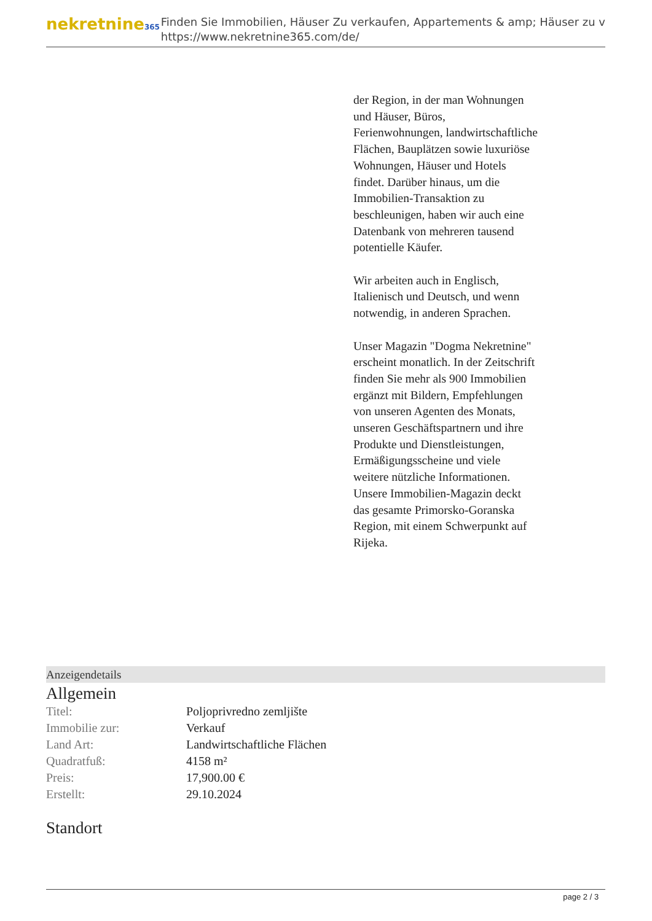nekretnine365
Finden Sie Immobilien, Häuser Zu verkaufen, Appartements & amp; Häuser zu v
https://www.nekretnine365.com/de/
der Region, in der man Wohnungen und Häuser, Büros, Ferienwohnungen, landwirtschaftliche Flächen, Bauplätzen sowie luxuriöse Wohnungen, Häuser und Hotels findet. Darüber hinaus, um die Immobilien-Transaktion zu beschleunigen, haben wir auch eine Datenbank von mehreren tausend potentielle Käufer.
Wir arbeiten auch in Englisch, Italienisch und Deutsch, und wenn notwendig, in anderen Sprachen.
Unser Magazin "Dogma Nekretnine" erscheint monatlich. In der Zeitschrift finden Sie mehr als 900 Immobilien ergänzt mit Bildern, Empfehlungen von unseren Agenten des Monats, unseren Geschäftspartnern und ihre Produkte und Dienstleistungen, Ermäßigungsscheine und viele weitere nützliche Informationen. Unsere Immobilien-Magazin deckt das gesamte Primorsko-Goranska Region, mit einem Schwerpunkt auf Rijeka.
Anzeigendetails
Allgemein
| Titel: | Poljoprivredno zemljište |
| Immobilie zur: | Verkauf |
| Land Art: | Landwirtschaftliche Flächen |
| Quadratfuß: | 4158 m² |
| Preis: | 17,900.00 € |
| Erstellt: | 29.10.2024 |
Standort
page 2 / 3